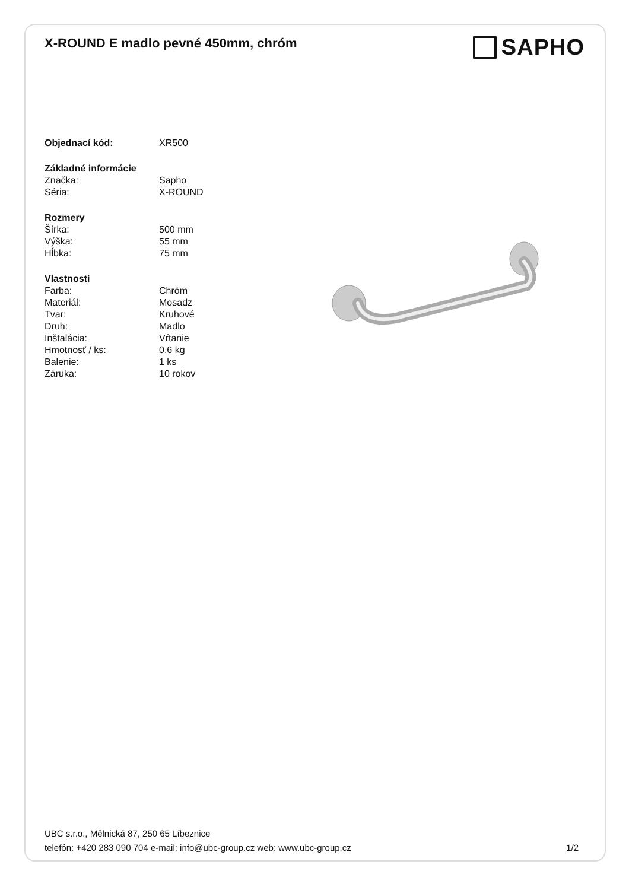X-ROUND E madlo pevné 450mm, chróm
SAPHO
| Objednací kód: | XR500 |
| Základné informácie | |
| Značka: | Sapho |
| Séria: | X-ROUND |
| Rozmery | |
| Šírka: | 500 mm |
| Výška: | 55 mm |
| Hĺbka: | 75 mm |
| Vlastnosti | |
| Farba: | Chróm |
| Materiál: | Mosadz |
| Tvar: | Kruhové |
| Druh: | Madlo |
| Inštalácia: | Vŕtanie |
| Hmotnosť / ks: | 0.6 kg |
| Balenie: | 1 ks |
| Záruka: | 10 rokov |
UBC s.r.o., Mělnická 87, 250 65 Líbeznice
telefón: +420 283 090 704 e-mail: info@ubc-group.cz web: www.ubc-group.cz 1/2